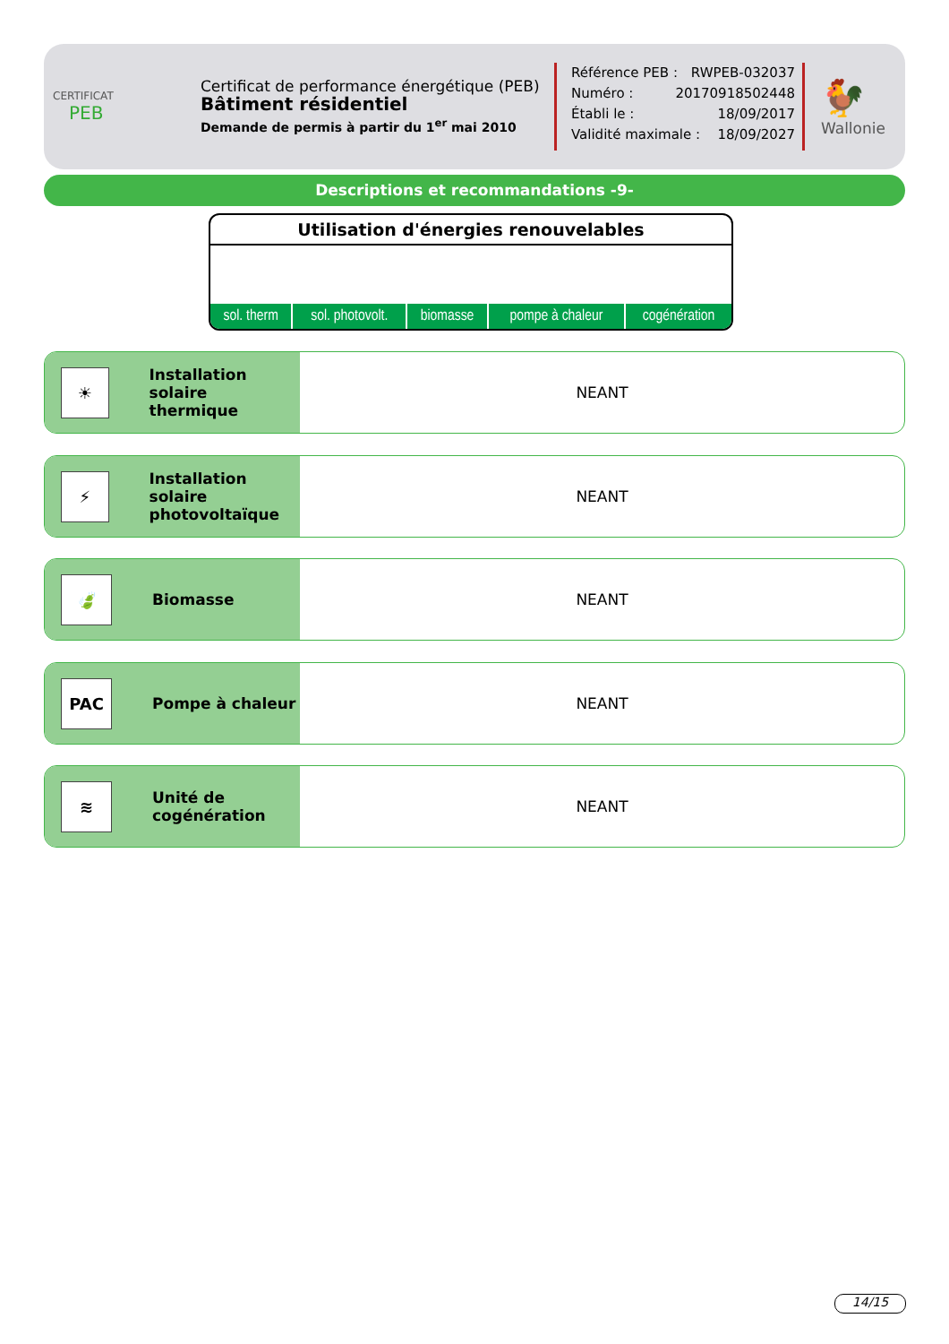CERTIFICAT
PEB
Certificat de performance énergétique (PEB)
Bâtiment résidentiel
Demande de permis à partir du 1<sup>er</sup> mai 2010
Référence PEB : RWPEB-032037
Numéro : 20170918502448
Établi le : 18/09/2017
Validité maximale : 18/09/2027
🐓
Wallonie
Descriptions et recommandations -9-
Utilisation d'énergies renouvelables
| sol. therm | sol. photovolt. | biomasse | pompe à chaleur | cogénération |
☀
Installation solaire
thermique
NEANT
⚡
Installation solaire
photovoltaïque
NEANT
🍃
Biomasse
NEANT
PAC
Pompe à chaleur
NEANT
≋
Unité de
cogénération
NEANT
14/15